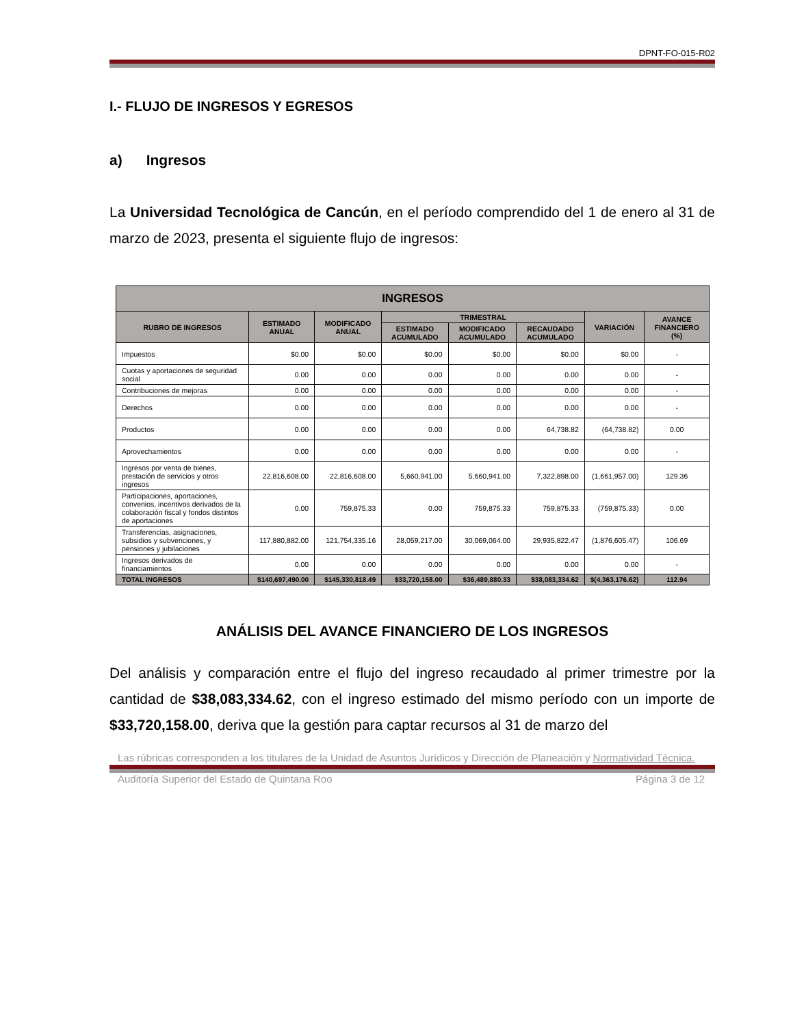DPNT-FO-015-R02
I.- FLUJO DE INGRESOS Y EGRESOS
a) Ingresos
La Universidad Tecnológica de Cancún, en el período comprendido del 1 de enero al 31 de marzo de 2023, presenta el siguiente flujo de ingresos:
| INGRESOS | | | | | | | |
| --- | --- | --- | --- | --- | --- | --- | --- |
| RUBRO DE INGRESOS | ESTIMADO ANUAL | MODIFICADO ANUAL | TRIMESTRAL | | | VARIACIÓN | AVANCE FINANCIERO (%) |
| | | | ESTIMADO ACUMULADO | MODIFICADO ACUMULADO | RECAUDADO ACUMULADO | | |
| Impuestos | $0.00 | $0.00 | $0.00 | $0.00 | $0.00 | $0.00 | - |
| Cuotas y aportaciones de seguridad social | 0.00 | 0.00 | 0.00 | 0.00 | 0.00 | 0.00 | - |
| Contribuciones de mejoras | 0.00 | 0.00 | 0.00 | 0.00 | 0.00 | 0.00 | - |
| Derechos | 0.00 | 0.00 | 0.00 | 0.00 | 0.00 | 0.00 | - |
| Productos | 0.00 | 0.00 | 0.00 | 0.00 | 64,738.82 | (64,738.82) | 0.00 |
| Aprovechamientos | 0.00 | 0.00 | 0.00 | 0.00 | 0.00 | 0.00 | - |
| Ingresos por venta de bienes, prestación de servicios y otros ingresos | 22,816,608.00 | 22,816,608.00 | 5,660,941.00 | 5,660,941.00 | 7,322,898.00 | (1,661,957.00) | 129.36 |
| Participaciones, aportaciones, convenios, incentivos derivados de la colaboración fiscal y fondos distintos de aportaciones | 0.00 | 759,875.33 | 0.00 | 759,875.33 | 759,875.33 | (759,875.33) | 0.00 |
| Transferencias, asignaciones, subsidios y subvenciones, y pensiones y jubilaciones | 117,880,882.00 | 121,754,335.16 | 28,059,217.00 | 30,069,064.00 | 29,935,822.47 | (1,876,605.47) | 106.69 |
| Ingresos derivados de financiamientos | 0.00 | 0.00 | 0.00 | 0.00 | 0.00 | 0.00 | - |
| TOTAL INGRESOS | $140,697,490.00 | $145,330,818.49 | $33,720,158.00 | $36,489,880.33 | $38,083,334.62 | $(4,363,176.62) | 112.94 |
ANÁLISIS DEL AVANCE FINANCIERO DE LOS INGRESOS
Del análisis y comparación entre el flujo del ingreso recaudado al primer trimestre por la cantidad de $38,083,334.62, con el ingreso estimado del mismo período con un importe de $33,720,158.00, deriva que la gestión para captar recursos al 31 de marzo del
Las rúbricas corresponden a los titulares de la Unidad de Asuntos Jurídicos y Dirección de Planeación y Normatividad Técnica.
Auditoría Superior del Estado de Quintana Roo Página 3 de 12